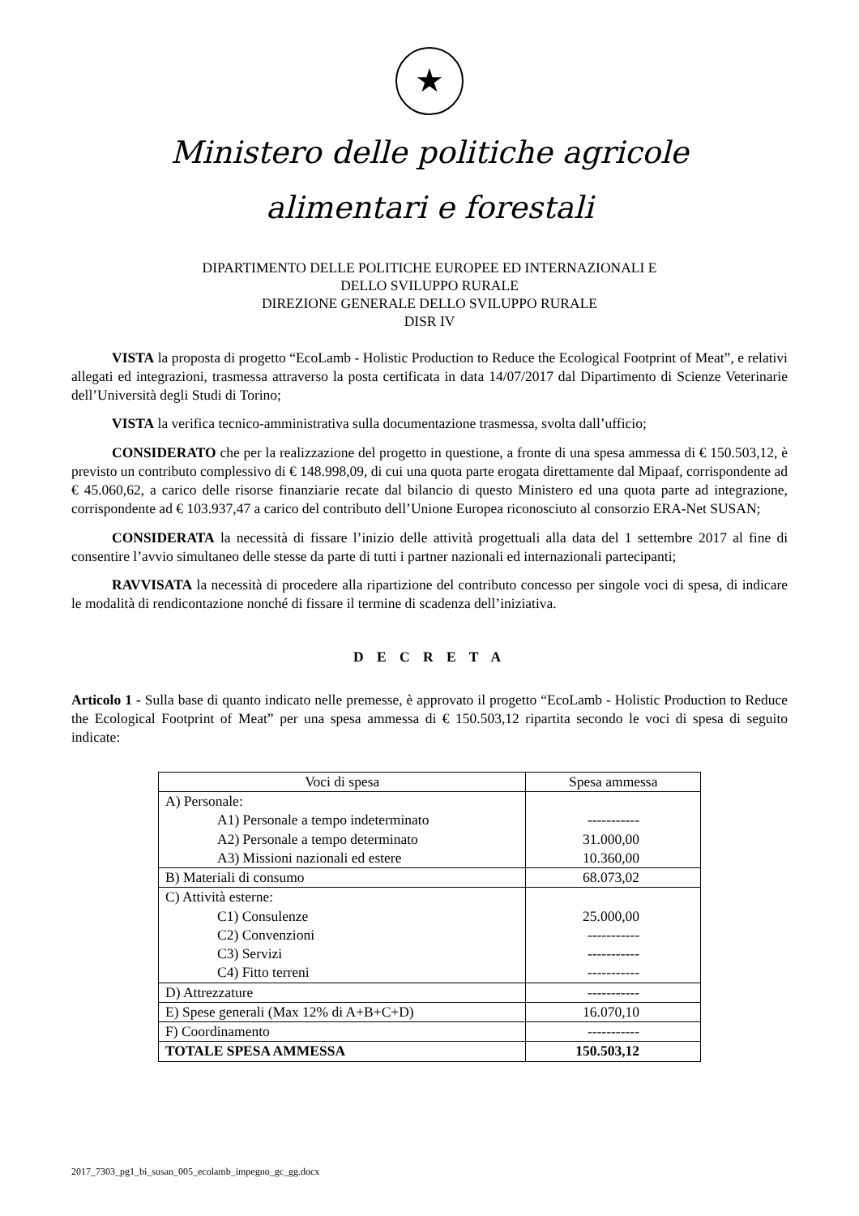★
Ministero delle politiche agricole
alimentari e forestali
DIPARTIMENTO DELLE POLITICHE EUROPEE ED INTERNAZIONALI E
DELLO SVILUPPO RURALE
DIREZIONE GENERALE DELLO SVILUPPO RURALE
DISR IV
VISTA la proposta di progetto “EcoLamb - Holistic Production to Reduce the Ecological Footprint of Meat”, e relativi allegati ed integrazioni, trasmessa attraverso la posta certificata in data 14/07/2017 dal Dipartimento di Scienze Veterinarie dell’Università degli Studi di Torino;
VISTA la verifica tecnico-amministrativa sulla documentazione trasmessa, svolta dall’ufficio;
CONSIDERATO che per la realizzazione del progetto in questione, a fronte di una spesa ammessa di € 150.503,12, è previsto un contributo complessivo di € 148.998,09, di cui una quota parte erogata direttamente dal Mipaaf, corrispondente ad € 45.060,62, a carico delle risorse finanziarie recate dal bilancio di questo Ministero ed una quota parte ad integrazione, corrispondente ad € 103.937,47 a carico del contributo dell’Unione Europea riconosciuto al consorzio ERA-Net SUSAN;
CONSIDERATA la necessità di fissare l’inizio delle attività progettuali alla data del 1 settembre 2017 al fine di consentire l’avvio simultaneo delle stesse da parte di tutti i partner nazionali ed internazionali partecipanti;
RAVVISATA la necessità di procedere alla ripartizione del contributo concesso per singole voci di spesa, di indicare le modalità di rendicontazione nonché di fissare il termine di scadenza dell’iniziativa.
D E C R E T A
Articolo 1 - Sulla base di quanto indicato nelle premesse, è approvato il progetto “EcoLamb - Holistic Production to Reduce the Ecological Footprint of Meat” per una spesa ammessa di € 150.503,12 ripartita secondo le voci di spesa di seguito indicate:
| Voci di spesa | Spesa ammessa |
| --- | --- |
| A) Personale: A1) Personale a tempo indeterminato A2) Personale a tempo determinato A3) Missioni nazionali ed estere | ----------- 31.000,00 10.360,00 |
| B) Materiali di consumo | 68.073,02 |
| C) Attività esterne: C1) Consulenze C2) Convenzioni C3) Servizi C4) Fitto terreni | 25.000,00 ----------- ----------- ----------- |
| D) Attrezzature | ----------- |
| E) Spese generali (Max 12% di A+B+C+D) | 16.070,10 |
| F) Coordinamento | ----------- |
| TOTALE SPESA AMMESSA | 150.503,12 |
2017_7303_pg1_bi_susan_005_ecolamb_impegno_gc_gg.docx